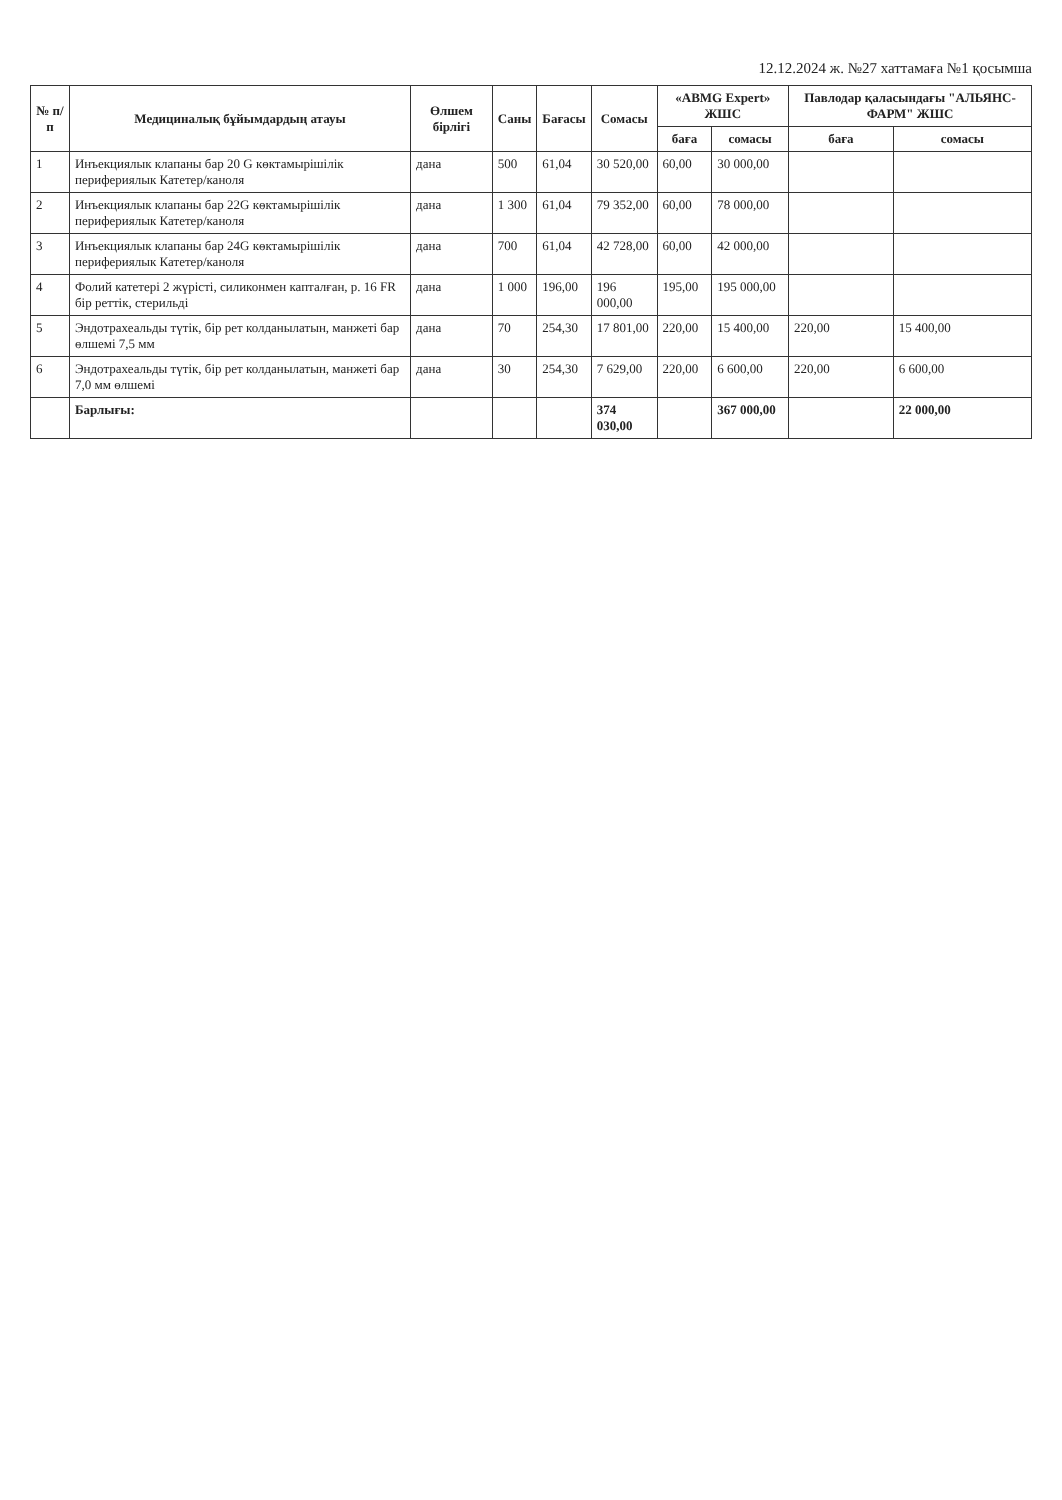12.12.2024 ж. №27 хаттамаға №1 қосымша
| № п/п | Медициналық бұйымдардың атауы | Өлшем бірлігі | Саны | Бағасы | Сомасы | «ABMG Expert» ЖШС | | Павлодар қаласындағы "АЛЬЯНС-ФАРМ" ЖШС | |
| --- | --- | --- | --- | --- | --- | --- | --- | --- | --- |
| | | | | | | баға | сомасы | баға | сомасы |
| 1 | Инъекциялык клапаны бар 20 G көктамырішілік перифериялык Катетер/каноля | дана | 500 | 61,04 | 30 520,00 | 60,00 | 30 000,00 | | |
| 2 | Инъекциялык клапаны бар 22G көктамырішілік перифериялык Катетер/каноля | дана | 1 300 | 61,04 | 79 352,00 | 60,00 | 78 000,00 | | |
| 3 | Инъекциялык клапаны бар 24G көктамырішілік перифериялык Катетер/каноля | дана | 700 | 61,04 | 42 728,00 | 60,00 | 42 000,00 | | |
| 4 | Фолий катетері 2 жүрісті, силиконмен капталған, р. 16 FR бір реттік, стерильді | дана | 1 000 | 196,00 | 196 000,00 | 195,00 | 195 000,00 | | |
| 5 | Эндотрахеальды түтік, бір рет колданылатын, манжеті бар өлшемі 7,5 мм | дана | 70 | 254,30 | 17 801,00 | 220,00 | 15 400,00 | 220,00 | 15 400,00 |
| 6 | Эндотрахеальды түтік, бір рет колданылатын, манжеті бар 7,0 мм өлшемі | дана | 30 | 254,30 | 7 629,00 | 220,00 | 6 600,00 | 220,00 | 6 600,00 |
| | Барлығы: | | | | 374 030,00 | | 367 000,00 | | 22 000,00 |